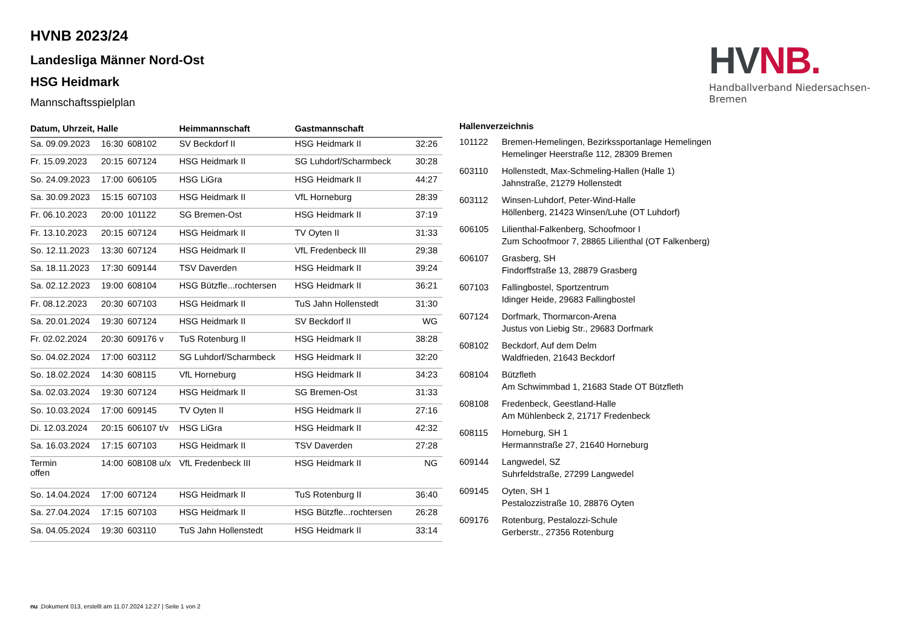HV NB.
Handballverband Niedersachsen-Bremen
HVNB 2023/24
Landesliga Männer Nord-Ost
HSG Heidmark
Mannschaftsspielplan
| Datum, Uhrzeit, Halle | | | Heimmannschaft | Gastmannschaft | |
| --- | --- | --- | --- | --- | --- |
| Sa. 09.09.2023 | 16:30 | 608102 | SV Beckdorf II | HSG Heidmark II | 32:26 |
| Fr. 15.09.2023 | 20:15 | 607124 | HSG Heidmark II | SG Luhdorf/Scharmbeck | 30:28 |
| So. 24.09.2023 | 17:00 | 606105 | HSG LiGra | HSG Heidmark II | 44:27 |
| Sa. 30.09.2023 | 15:15 | 607103 | HSG Heidmark II | VfL Horneburg | 28:39 |
| Fr. 06.10.2023 | 20:00 | 101122 | SG Bremen-Ost | HSG Heidmark II | 37:19 |
| Fr. 13.10.2023 | 20:15 | 607124 | HSG Heidmark II | TV Oyten II | 31:33 |
| So. 12.11.2023 | 13:30 | 607124 | HSG Heidmark II | VfL Fredenbeck III | 29:38 |
| Sa. 18.11.2023 | 17:30 | 609144 | TSV Daverden | HSG Heidmark II | 39:24 |
| Sa. 02.12.2023 | 19:00 | 608104 | HSG Bützfle...rochtersen | HSG Heidmark II | 36:21 |
| Fr. 08.12.2023 | 20:30 | 607103 | HSG Heidmark II | TuS Jahn Hollenstedt | 31:30 |
| Sa. 20.01.2024 | 19:30 | 607124 | HSG Heidmark II | SV Beckdorf II | WG |
| Fr. 02.02.2024 | 20:30 | 609176 v | TuS Rotenburg II | HSG Heidmark II | 38:28 |
| So. 04.02.2024 | 17:00 | 603112 | SG Luhdorf/Scharmbeck | HSG Heidmark II | 32:20 |
| So. 18.02.2024 | 14:30 | 608115 | VfL Horneburg | HSG Heidmark II | 34:23 |
| Sa. 02.03.2024 | 19:30 | 607124 | HSG Heidmark II | SG Bremen-Ost | 31:33 |
| So. 10.03.2024 | 17:00 | 609145 | TV Oyten II | HSG Heidmark II | 27:16 |
| Di. 12.03.2024 | 20:15 | 606107 t/v | HSG LiGra | HSG Heidmark II | 42:32 |
| Sa. 16.03.2024 | 17:15 | 607103 | HSG Heidmark II | TSV Daverden | 27:28 |
| Termin offen | 14:00 | 608108 u/x | VfL Fredenbeck III | HSG Heidmark II | NG |
| So. 14.04.2024 | 17:00 | 607124 | HSG Heidmark II | TuS Rotenburg II | 36:40 |
| Sa. 27.04.2024 | 17:15 | 607103 | HSG Heidmark II | HSG Bützfle...rochtersen | 26:28 |
| Sa. 04.05.2024 | 19:30 | 603110 | TuS Jahn Hollenstedt | HSG Heidmark II | 33:14 |
| Hallenverzeichnis | |
| --- | --- |
| 101122 | Bremen-Hemelingen, Bezirkssportanlage Hemelingen Hemelinger Heerstraße 112, 28309 Bremen |
| 603110 | Hollenstedt, Max-Schmeling-Hallen (Halle 1) Jahnstraße, 21279 Hollenstedt |
| 603112 | Winsen-Luhdorf, Peter-Wind-Halle Höllenberg, 21423 Winsen/Luhe (OT Luhdorf) |
| 606105 | Lilienthal-Falkenberg, Schoofmoor I Zum Schoofmoor 7, 28865 Lilienthal (OT Falkenberg) |
| 606107 | Grasberg, SH Findorffstraße 13, 28879 Grasberg |
| 607103 | Fallingbostel, Sportzentrum Idinger Heide, 29683 Fallingbostel |
| 607124 | Dorfmark, Thormarcon-Arena Justus von Liebig Str., 29683 Dorfmark |
| 608102 | Beckdorf, Auf dem Delm Waldfrieden, 21643 Beckdorf |
| 608104 | Bützfleth Am Schwimmbad 1, 21683 Stade OT Bützfleth |
| 608108 | Fredenbeck, Geestland-Halle Am Mühlenbeck 2, 21717 Fredenbeck |
| 608115 | Horneburg, SH 1 Hermannstraße 27, 21640 Horneburg |
| 609144 | Langwedel, SZ Suhrfeldstraße, 27299 Langwedel |
| 609145 | Oyten, SH 1 Pestalozzistraße 10, 28876 Oyten |
| 609176 | Rotenburg, Pestalozzi-Schule Gerberstr., 27356 Rotenburg |
nu .Dokument 013, erstellt am 11.07.2024 12:27 | Seite 1 von 2